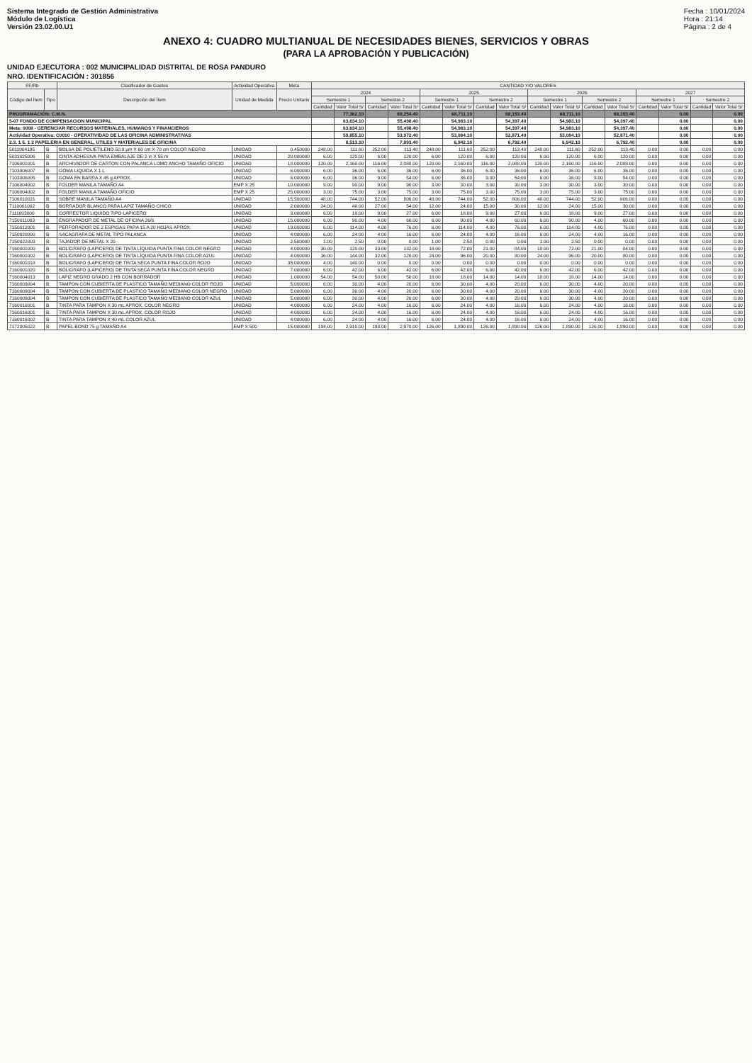Sistema Integrado de Gestión Administrativa
Módulo de Logística
Versión 23.02.00.U1
Fecha : 10/01/2024
Hora : 21:14
Página : 2 de 4
ANEXO 4: CUADRO MULTIANUAL DE NECESIDADES BIENES, SERVICIOS Y OBRAS
(PARA LA APROBACIÓN Y PUBLICACIÓN)
UNIDAD EJECUTORA : 002 MUNICIPALIDAD DISTRITAL DE ROSA PANDURO
NRO. IDENTIFICACIÓN : 301856
| FF/Rb | | Clasificador de Gastos | Actividad Operativa | Meta | CANTIDAD Y/O VALORES | | | | | | | | | | | | | | | |
| --- | --- | --- | --- | --- | --- | --- | --- | --- | --- | --- | --- | --- | --- | --- | --- | --- | --- | --- | --- | --- |
| Código del Ítem | Tipo | Descripción del Ítem | Unidad de Medida | Precio Unitario | 2024 | | | | 2025 | | | | 2026 | | | | 2027 | | | |
| | | | | | Semestre 1 | | Semestre 2 | | Semestre 1 | | Semestre 2 | | Semestre 1 | | Semestre 2 | | Semestre 1 | | Semestre 2 | |
| | | | | | Cantidad | Valor Total S/ | Cantidad | Valor Total S/ | Cantidad | Valor Total S/ | Cantidad | Valor Total S/ | Cantidad | Valor Total S/ | Cantidad | Valor Total S/ | Cantidad | Valor Total S/ | Cantidad | Valor Total S/ |
| PROGRAMACIÓN: C.M.N. | | | | | | 77,362.10 | | 69,254.40 | | 68,711.10 | | 68,153.40 | | 68,711.10 | | 68,153.40 | | 0.00 | | 0.00 |
| 5-07 FONDO DE COMPENSACION MUNICIPAL | | | | | | 63,634.10 | | 55,498.40 | | 54,983.10 | | 54,397.40 | | 54,983.10 | | 54,397.40 | | 0.00 | | 0.00 |
| Meta: 0008 - GERENCIAR RECURSOS MATERIALES, HUMANOS Y FINANCIEROS | | | | | | 63,634.10 | | 55,498.40 | | 54,983.10 | | 54,397.40 | | 54,983.10 | | 54,397.40 | | 0.00 | | 0.00 |
| Actividad Operativa: C0010 - OPERATIVIDAD DE LAS OFICINA ADMINISTRATIVAS | | | | | | 59,855.10 | | 53,972.40 | | 53,084.10 | | 52,871.40 | | 53,084.10 | | 52,871.40 | | 0.00 | | 0.00 |
| 2.3. 1 5. 1 2 PAPELERIA EN GENERAL, UTILES Y MATERIALES DE OFICINA | | | | | | 8,513.10 | | 7,893.40 | | 6,942.10 | | 6,792.40 | | 6,942.10 | | 6,792.40 | | 0.00 | | 0.00 |
| 5011004195 | B | BOLSA DE POLIETILENO 50.8 µm X 60 cm X 70 cm COLOR NEGRO | UNIDAD | 0.450000 | 248.00 | 111.60 | 252.00 | 113.40 | 248.00 | 111.60 | 252.00 | 113.40 | 248.00 | 111.60 | 252.00 | 113.40 | 0.00 | 0.00 | 0.00 | 0.00 |
| 5033025006 | B | CINTA ADHESIVA PARA EMBALAJE DE 2 in X 55 m | UNIDAD | 20.000000 | 6.00 | 120.00 | 6.00 | 120.00 | 6.00 | 120.00 | 6.00 | 120.00 | 6.00 | 120.00 | 6.00 | 120.00 | 0.00 | 0.00 | 0.00 | 0.00 |
| 7106001001 | B | ARCHIVADOR DE CARTON CON PALANCA LOMO ANCHO TAMAÑO OFICIO | UNIDAD | 18.000000 | 120.00 | 2,160.00 | 116.00 | 2,088.00 | 120.00 | 2,160.00 | 116.00 | 2,088.00 | 120.00 | 2,160.00 | 116.00 | 2,088.00 | 0.00 | 0.00 | 0.00 | 0.00 |
| 7103006007 | B | GOMA LIQUIDA X 1 L | UNIDAD | 6.000000 | 6.00 | 36.00 | 6.00 | 36.00 | 6.00 | 36.00 | 6.00 | 36.00 | 6.00 | 36.00 | 6.00 | 36.00 | 0.00 | 0.00 | 0.00 | 0.00 |
| 7103006005 | B | GOMA EN BARRA X 45 g APROX. | UNIDAD | 6.000000 | 6.00 | 36.00 | 9.00 | 54.00 | 6.00 | 36.00 | 9.00 | 54.00 | 6.00 | 36.00 | 9.00 | 54.00 | 0.00 | 0.00 | 0.00 | 0.00 |
| 7106004002 | B | FOLDER MANILA TAMAÑO A4 | EMP X 25 | 10.000000 | 9.00 | 90.00 | 9.00 | 90.00 | 3.00 | 30.00 | 3.00 | 30.00 | 3.00 | 30.00 | 3.00 | 30.00 | 0.00 | 0.00 | 0.00 | 0.00 |
| 7106004002 | B | FOLDER MANILA TAMAÑO OFICIO | EMP X 25 | 25.000000 | 3.00 | 75.00 | 3.00 | 75.00 | 3.00 | 75.00 | 3.00 | 75.00 | 3.00 | 75.00 | 3.00 | 75.00 | 0.00 | 0.00 | 0.00 | 0.00 |
| 7106010021 | B | SOBRE MANILA TAMAÑO A4 | UNIDAD | 15.500000 | 48.00 | 744.00 | 52.00 | 806.00 | 48.00 | 744.00 | 52.00 | 806.00 | 48.00 | 744.00 | 52.00 | 806.00 | 0.00 | 0.00 | 0.00 | 0.00 |
| 7110001002 | B | BORRADOR BLANCO PARA LAPIZ TAMAÑO CHICO | UNIDAD | 2.000000 | 24.00 | 48.00 | 27.00 | 54.00 | 12.00 | 24.00 | 15.00 | 30.00 | 12.00 | 24.00 | 15.00 | 30.00 | 0.00 | 0.00 | 0.00 | 0.00 |
| 7111003000 | B | CORRECTOR LIQUIDO TIPO LAPICERO | UNIDAD | 3.000000 | 6.00 | 18.00 | 9.00 | 27.00 | 6.00 | 18.00 | 9.00 | 27.00 | 6.00 | 18.00 | 9.00 | 27.00 | 0.00 | 0.00 | 0.00 | 0.00 |
| 7150011003 | B | ENGRAPADOR DE METAL DE OFICINA 26/6 | UNIDAD | 15.000000 | 6.00 | 90.00 | 4.00 | 60.00 | 6.00 | 90.00 | 4.00 | 60.00 | 6.00 | 90.00 | 4.00 | 60.00 | 0.00 | 0.00 | 0.00 | 0.00 |
| 7150012001 | B | PERFORADOR DE 2 ESPIGAS PARA 15 A 20 HOJAS APROX. | UNIDAD | 19.000000 | 6.00 | 114.00 | 4.00 | 76.00 | 6.00 | 114.00 | 4.00 | 76.00 | 6.00 | 114.00 | 4.00 | 76.00 | 0.00 | 0.00 | 0.00 | 0.00 |
| 7150020000 | B | SACAGRAPA DE METAL TIPO PALANCA | UNIDAD | 4.000000 | 6.00 | 24.00 | 4.00 | 16.00 | 6.00 | 24.00 | 4.00 | 16.00 | 6.00 | 24.00 | 4.00 | 16.00 | 0.00 | 0.00 | 0.00 | 0.00 |
| 7150022003 | B | TAJADOR DE METAL X 20 | UNIDAD | 2.500000 | 1.00 | 2.50 | 0.00 | 0.00 | 1.00 | 2.50 | 0.00 | 0.00 | 1.00 | 2.50 | 0.00 | 0.00 | 0.00 | 0.00 | 0.00 | 0.00 |
| 7160001000 | B | BOLÍGRAFO (LAPICERO) DE TINTA LÍQUIDA PUNTA FINA COLOR NEGRO | UNIDAD | 4.000000 | 30.00 | 120.00 | 33.00 | 132.00 | 18.00 | 72.00 | 21.00 | 84.00 | 18.00 | 72.00 | 21.00 | 84.00 | 0.00 | 0.00 | 0.00 | 0.00 |
| 7160001002 | B | BOLÍGRAFO (LAPICERO) DE TINTA LÍQUIDA PUNTA FINA COLOR AZUL | UNIDAD | 4.000000 | 36.00 | 144.00 | 32.00 | 128.00 | 24.00 | 96.00 | 20.00 | 80.00 | 24.00 | 96.00 | 20.00 | 80.00 | 0.00 | 0.00 | 0.00 | 0.00 |
| 7160001018 | B | BOLIGRAFO (LAPICERO) DE TINTA SECA PUNTA FINA COLOR ROJO | UNIDAD | 35.000000 | 4.00 | 140.00 | 0.00 | 0.00 | 0.00 | 0.00 | 0.00 | 0.00 | 0.00 | 0.00 | 0.00 | 0.00 | 0.00 | 0.00 | 0.00 | 0.00 |
| 7160001020 | B | BOLIGRAFO (LAPICERO) DE TINTA SECA PUNTA FINA COLOR NEGRO | UNIDAD | 7.000000 | 6.00 | 42.00 | 6.00 | 42.00 | 6.00 | 42.00 | 6.00 | 42.00 | 6.00 | 42.00 | 6.00 | 42.00 | 0.00 | 0.00 | 0.00 | 0.00 |
| 7160004013 | B | LAPIZ NEGRO GRADO 2 HB CON BORRADOR | UNIDAD | 1.000000 | 54.00 | 54.00 | 50.00 | 50.00 | 18.00 | 18.00 | 14.00 | 14.00 | 18.00 | 18.00 | 14.00 | 14.00 | 0.00 | 0.00 | 0.00 | 0.00 |
| 7160009004 | B | TAMPON CON CUBIERTA DE PLASTICO TAMAÑO MEDIANO COLOR ROJO | UNIDAD | 5.000000 | 6.00 | 30.00 | 4.00 | 20.00 | 6.00 | 30.00 | 4.00 | 20.00 | 6.00 | 30.00 | 4.00 | 20.00 | 0.00 | 0.00 | 0.00 | 0.00 |
| 7160009004 | B | TAMPON CON CUBIERTA DE PLASTICO TAMAÑO MEDIANO COLOR NEGRO | UNIDAD | 5.000000 | 6.00 | 30.00 | 4.00 | 20.00 | 6.00 | 30.00 | 4.00 | 20.00 | 6.00 | 30.00 | 4.00 | 20.00 | 0.00 | 0.00 | 0.00 | 0.00 |
| 7160009004 | B | TAMPON CON CUBIERTA DE PLASTICO TAMAÑO MEDIANO COLOR AZUL | UNIDAD | 5.000000 | 6.00 | 30.00 | 4.00 | 20.00 | 6.00 | 30.00 | 4.00 | 20.00 | 6.00 | 30.00 | 4.00 | 20.00 | 0.00 | 0.00 | 0.00 | 0.00 |
| 7160016001 | B | TINTA PARA TAMPON X 30 mL APROX. COLOR NEGRO | UNIDAD | 4.000000 | 6.00 | 24.00 | 4.00 | 16.00 | 6.00 | 24.00 | 4.00 | 16.00 | 6.00 | 24.00 | 4.00 | 16.00 | 0.00 | 0.00 | 0.00 | 0.00 |
| 7160016001 | B | TINTA PARA TAMPON X 30 mL APROX. COLOR ROJO | UNIDAD | 4.000000 | 6.00 | 24.00 | 4.00 | 16.00 | 6.00 | 24.00 | 4.00 | 16.00 | 6.00 | 24.00 | 4.00 | 16.00 | 0.00 | 0.00 | 0.00 | 0.00 |
| 7160016002 | B | TINTA PARA TAMPON X 40 mL COLOR AZUL | UNIDAD | 4.000000 | 6.00 | 24.00 | 4.00 | 16.00 | 6.00 | 24.00 | 4.00 | 16.00 | 6.00 | 24.00 | 4.00 | 16.00 | 0.00 | 0.00 | 0.00 | 0.00 |
| 7172005022 | B | PAPEL BOND 75 g TAMAÑO A4 | EMP X 500 | 15.000000 | 194.00 | 2,910.00 | 198.00 | 2,970.00 | 126.00 | 1,890.00 | 126.00 | 1,890.00 | 126.00 | 1,890.00 | 126.00 | 1,890.00 | 0.00 | 0.00 | 0.00 | 0.00 |